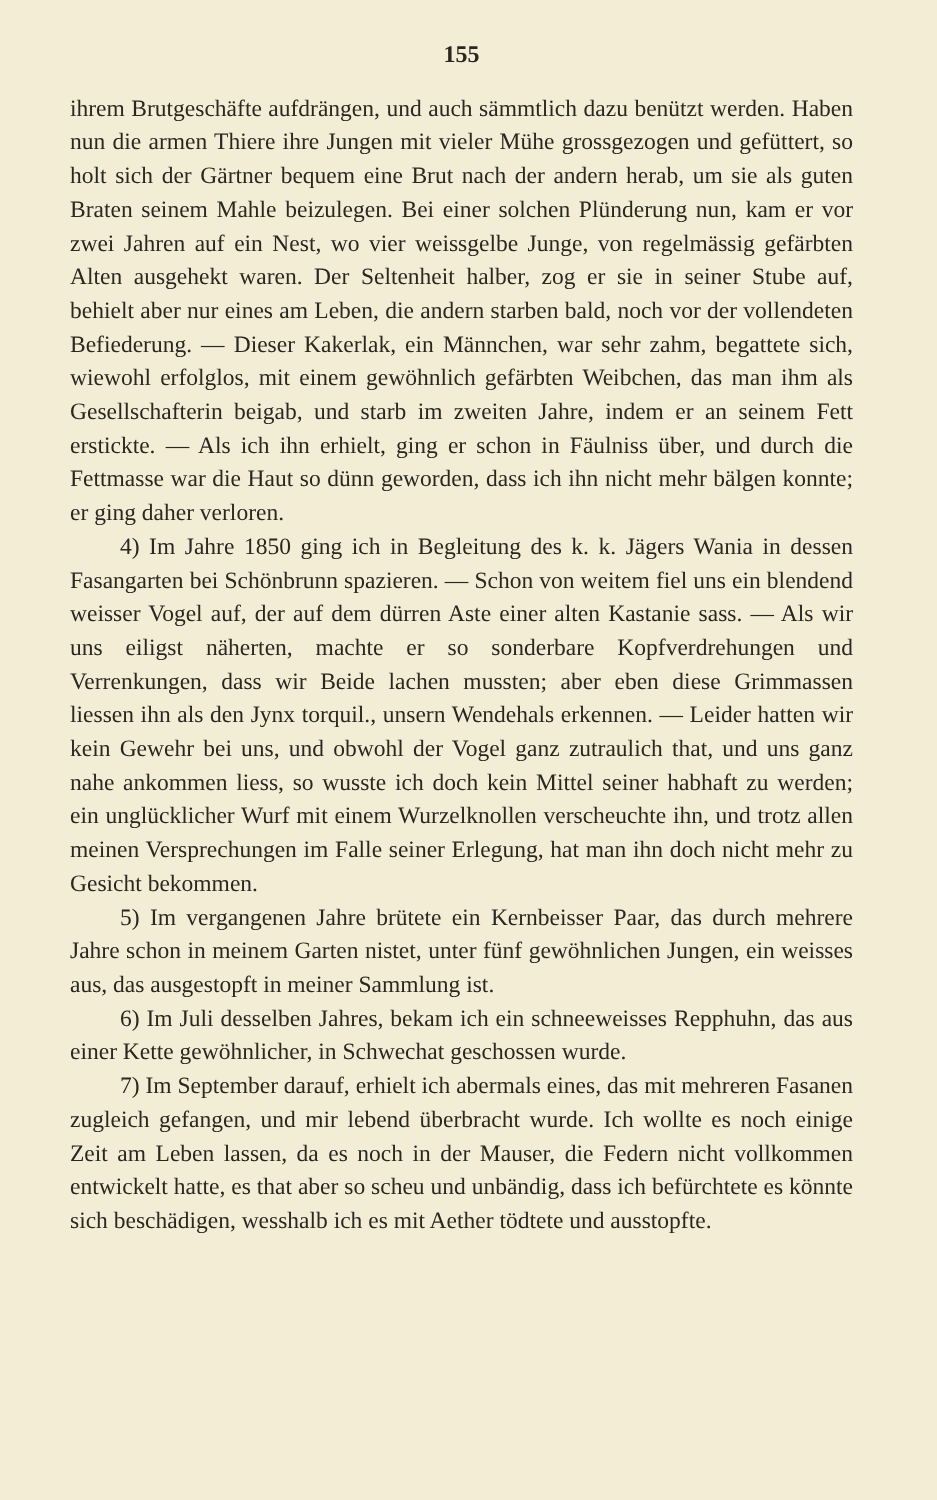155
ihrem Brutgeschäfte aufdrängen, und auch sämmtlich dazu benützt werden. Haben nun die armen Thiere ihre Jungen mit vieler Mühe grossgezogen und gefüttert, so holt sich der Gärtner bequem eine Brut nach der andern herab, um sie als guten Braten seinem Mahle beizulegen. Bei einer solchen Plünderung nun, kam er vor zwei Jahren auf ein Nest, wo vier weissgelbe Junge, von regelmässig gefärbten Alten ausgehekt waren. Der Seltenheit halber, zog er sie in seiner Stube auf, behielt aber nur eines am Leben, die andern starben bald, noch vor der vollendeten Befiederung. — Dieser Kakerlak, ein Männchen, war sehr zahm, begattete sich, wiewohl erfolglos, mit einem gewöhnlich gefärbten Weibchen, das man ihm als Gesellschafterin beigab, und starb im zweiten Jahre, indem er an seinem Fett erstickte. — Als ich ihn erhielt, ging er schon in Fäulniss über, und durch die Fettmasse war die Haut so dünn geworden, dass ich ihn nicht mehr bälgen konnte; er ging daher verloren.
4) Im Jahre 1850 ging ich in Begleitung des k. k. Jägers Wania in dessen Fasangarten bei Schönbrunn spazieren. — Schon von weitem fiel uns ein blendend weisser Vogel auf, der auf dem dürren Aste einer alten Kastanie sass. — Als wir uns eiligst näherten, machte er so sonderbare Kopfverdrehungen und Verrenkungen, dass wir Beide lachen mussten; aber eben diese Grimmassen liessen ihn als den Jynx torquil., unsern Wendehals erkennen. — Leider hatten wir kein Gewehr bei uns, und obwohl der Vogel ganz zutraulich that, und uns ganz nahe ankommen liess, so wusste ich doch kein Mittel seiner habhaft zu werden; ein unglücklicher Wurf mit einem Wurzelknollen verscheuchte ihn, und trotz allen meinen Versprechungen im Falle seiner Erlegung, hat man ihn doch nicht mehr zu Gesicht bekommen.
5) Im vergangenen Jahre brütete ein Kernbeisser Paar, das durch mehrere Jahre schon in meinem Garten nistet, unter fünf gewöhnlichen Jungen, ein weisses aus, das ausgestopft in meiner Sammlung ist.
6) Im Juli desselben Jahres, bekam ich ein schneeweisses Repphuhn, das aus einer Kette gewöhnlicher, in Schwechat geschossen wurde.
7) Im September darauf, erhielt ich abermals eines, das mit mehreren Fasanen zugleich gefangen, und mir lebend überbracht wurde. Ich wollte es noch einige Zeit am Leben lassen, da es noch in der Mauser, die Federn nicht vollkommen entwickelt hatte, es that aber so scheu und unbändig, dass ich befürchtete es könnte sich beschädigen, wesshalb ich es mit Aether tödtete und ausstopfte.